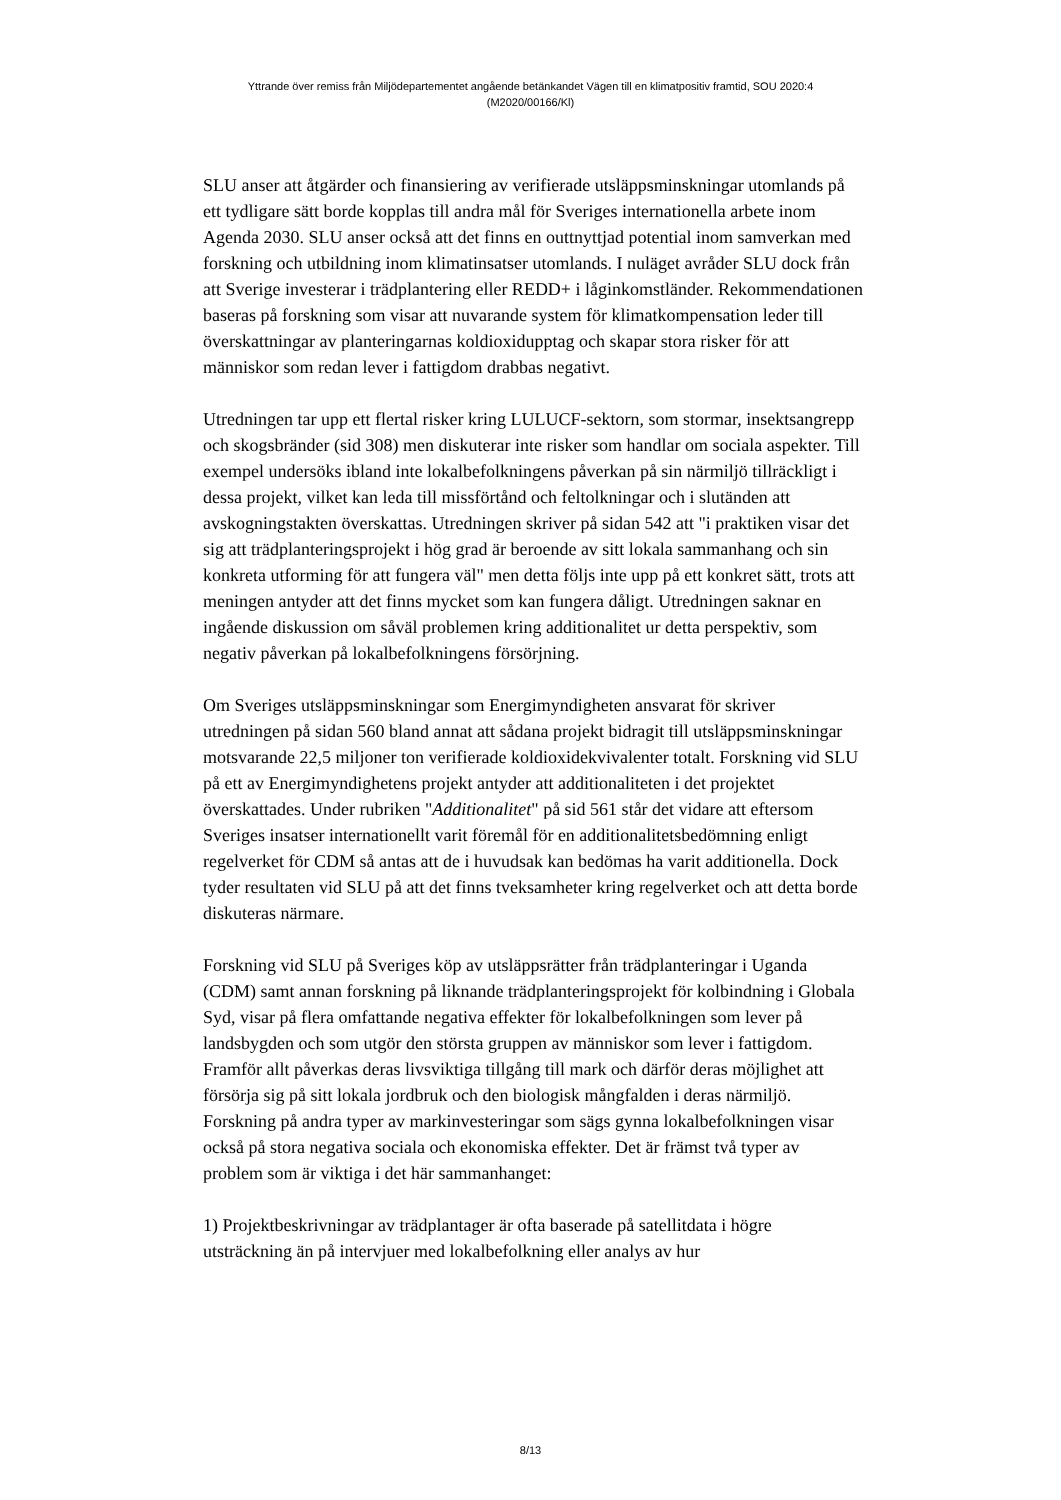Yttrande över remiss från Miljödepartementet angående betänkandet Vägen till en klimatpositiv framtid, SOU 2020:4
(M2020/00166/Kl)
SLU anser att åtgärder och finansiering av verifierade utsläppsminskningar utomlands på ett tydligare sätt borde kopplas till andra mål för Sveriges internationella arbete inom Agenda 2030. SLU anser också att det finns en outtnyttjad potential inom samverkan med forskning och utbildning inom klimatinsatser utomlands. I nuläget avråder SLU dock från att Sverige investerar i trädplantering eller REDD+ i låginkomstländer. Rekommendationen baseras på forskning som visar att nuvarande system för klimatkompensation leder till överskattningar av planteringarnas koldioxidupptag och skapar stora risker för att människor som redan lever i fattigdom drabbas negativt.
Utredningen tar upp ett flertal risker kring LULUCF-sektorn, som stormar, insektsangrepp och skogsbränder (sid 308) men diskuterar inte risker som handlar om sociala aspekter. Till exempel undersöks ibland inte lokalbefolkningens påverkan på sin närmiljö tillräckligt i dessa projekt, vilket kan leda till missförtånd och feltolkningar och i slutänden att avskogningstakten överskattas. Utredningen skriver på sidan 542 att "i praktiken visar det sig att trädplanteringsprojekt i hög grad är beroende av sitt lokala sammanhang och sin konkreta utforming för att fungera väl" men detta följs inte upp på ett konkret sätt, trots att meningen antyder att det finns mycket som kan fungera dåligt. Utredningen saknar en ingående diskussion om såväl problemen kring additionalitet ur detta perspektiv, som negativ påverkan på lokalbefolkningens försörjning.
Om Sveriges utsläppsminskningar som Energimyndigheten ansvarat för skriver utredningen på sidan 560 bland annat att sådana projekt bidragit till utsläppsminskningar motsvarande 22,5 miljoner ton verifierade koldioxidekvivalenter totalt. Forskning vid SLU på ett av Energimyndighetens projekt antyder att additionaliteten i det projektet överskattades. Under rubriken "Additionalitet" på sid 561 står det vidare att eftersom Sveriges insatser internationellt varit föremål för en additionalitetsbedömning enligt regelverket för CDM så antas att de i huvudsak kan bedömas ha varit additionella. Dock tyder resultaten vid SLU på att det finns tveksamheter kring regelverket och att detta borde diskuteras närmare.
Forskning vid SLU på Sveriges köp av utsläppsrätter från trädplanteringar i Uganda (CDM) samt annan forskning på liknande trädplanteringsprojekt för kolbindning i Globala Syd, visar på flera omfattande negativa effekter för lokalbefolkningen som lever på landsbygden och som utgör den största gruppen av människor som lever i fattigdom. Framför allt påverkas deras livsviktiga tillgång till mark och därför deras möjlighet att försörja sig på sitt lokala jordbruk och den biologisk mångfalden i deras närmiljö. Forskning på andra typer av markinvesteringar som sägs gynna lokalbefolkningen visar också på stora negativa sociala och ekonomiska effekter. Det är främst två typer av problem som är viktiga i det här sammanhanget:
1) Projektbeskrivningar av trädplantager är ofta baserade på satellitdata i högre utsträckning än på intervjuer med lokalbefolkning eller analys av hur
8/13